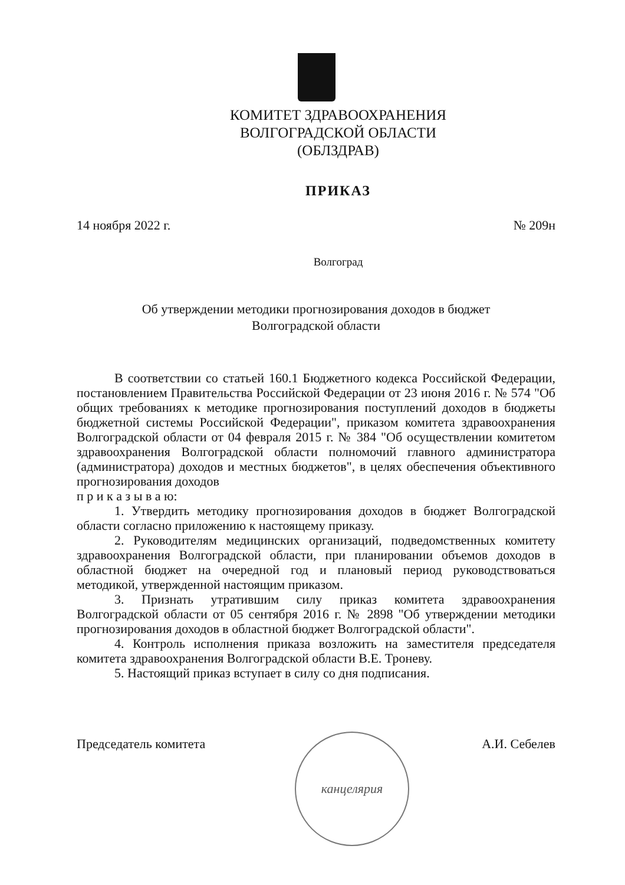КОМИТЕТ ЗДРАВООХРАНЕНИЯ
ВОЛГОГРАДСКОЙ ОБЛАСТИ
(ОБЛЗДРАВ)
ПРИКАЗ
14 ноября 2022 г. № 209н
Волгоград
Об утверждении методики прогнозирования доходов в бюджет
Волгоградской области
В соответствии со статьей 160.1 Бюджетного кодекса Российской Федерации, постановлением Правительства Российской Федерации от 23 июня 2016 г. № 574 "Об общих требованиях к методике прогнозирования поступлений доходов в бюджеты бюджетной системы Российской Федерации", приказом комитета здравоохранения Волгоградской области от 04 февраля 2015 г. № 384 "Об осуществлении комитетом здравоохранения Волгоградской области полномочий главного администратора (администратора) доходов и местных бюджетов", в целях обеспечения объективного прогнозирования доходов
п р и к а з ы в а ю:
1. Утвердить методику прогнозирования доходов в бюджет Волгоградской области согласно приложению к настоящему приказу.
2. Руководителям медицинских организаций, подведомственных комитету здравоохранения Волгоградской области, при планировании объемов доходов в областной бюджет на очередной год и плановый период руководствоваться методикой, утвержденной настоящим приказом.
3. Признать утратившим силу приказ комитета здравоохранения Волгоградской области от 05 сентября 2016 г. № 2898 "Об утверждении методики прогнозирования доходов в областной бюджет Волгоградской области".
4. Контроль исполнения приказа возложить на заместителя председателя комитета здравоохранения Волгоградской области В.Е. Троневу.
5. Настоящий приказ вступает в силу со дня подписания.
Председатель комитета А.И. Себелев
канцелярия